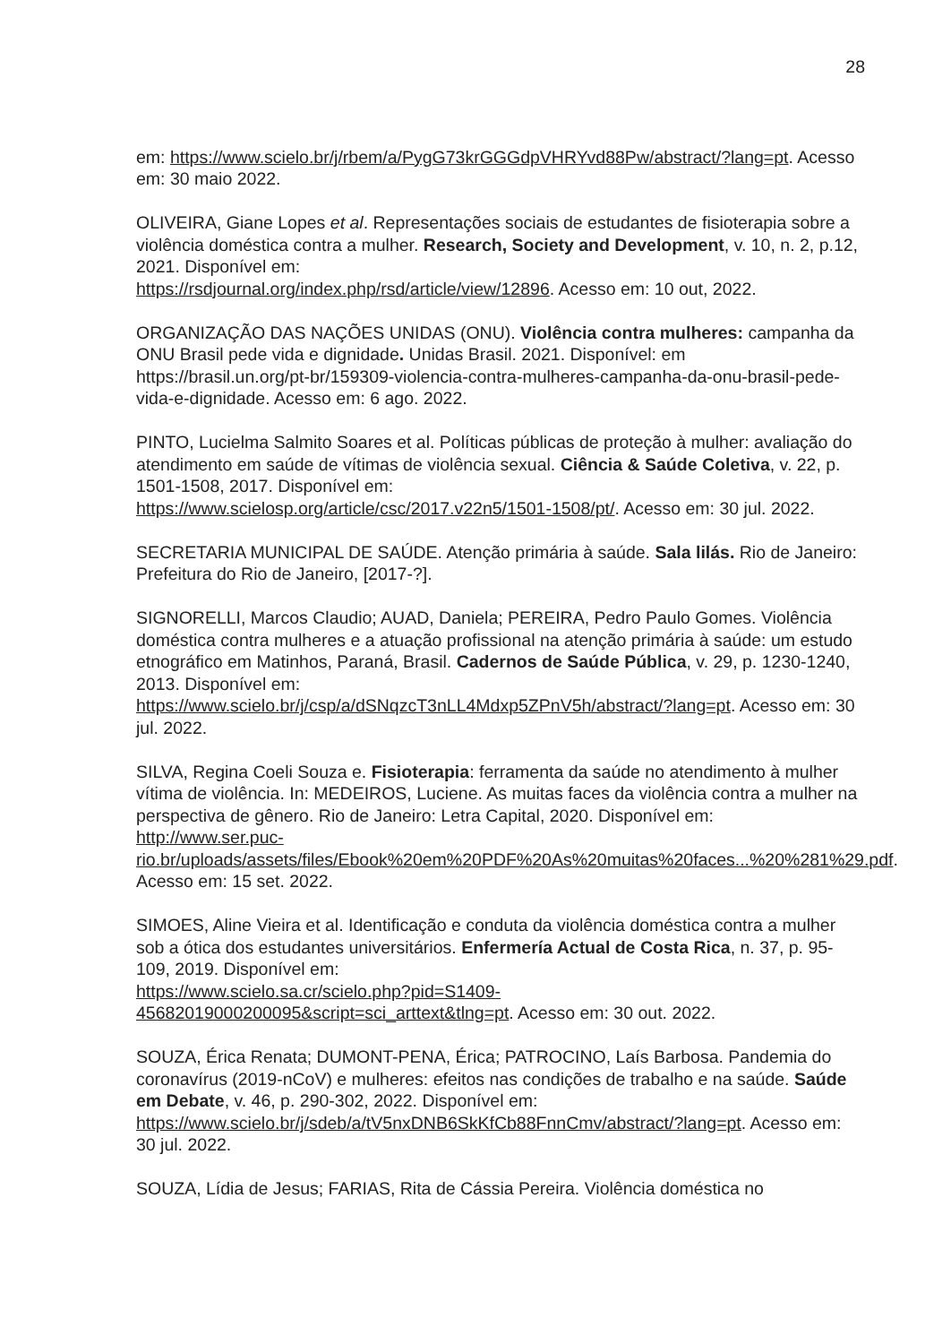28
em: https://www.scielo.br/j/rbem/a/PygG73krGGGdpVHRYvd88Pw/abstract/?lang=pt. Acesso em: 30 maio 2022.
OLIVEIRA, Giane Lopes et al. Representações sociais de estudantes de fisioterapia sobre a violência doméstica contra a mulher. Research, Society and Development, v. 10, n. 2, p.12, 2021. Disponível em:
https://rsdjournal.org/index.php/rsd/article/view/12896. Acesso em: 10 out, 2022.
ORGANIZAÇÃO DAS NAÇÕES UNIDAS (ONU). Violência contra mulheres: campanha da ONU Brasil pede vida e dignidade. Unidas Brasil. 2021. Disponível: em
https://brasil.un.org/pt-br/159309-violencia-contra-mulheres-campanha-da-onu-brasil-pede-vida-e-dignidade. Acesso em: 6 ago. 2022.
PINTO, Lucielma Salmito Soares et al. Políticas públicas de proteção à mulher: avaliação do atendimento em saúde de vítimas de violência sexual. Ciência & Saúde Coletiva, v. 22, p. 1501-1508, 2017. Disponível em:
https://www.scielosp.org/article/csc/2017.v22n5/1501-1508/pt/. Acesso em: 30 jul. 2022.
SECRETARIA MUNICIPAL DE SAÚDE. Atenção primária à saúde. Sala lilás. Rio de Janeiro: Prefeitura do Rio de Janeiro, [2017-?].
SIGNORELLI, Marcos Claudio; AUAD, Daniela; PEREIRA, Pedro Paulo Gomes. Violência doméstica contra mulheres e a atuação profissional na atenção primária à saúde: um estudo etnográfico em Matinhos, Paraná, Brasil. Cadernos de Saúde Pública, v. 29, p. 1230-1240, 2013. Disponível em:
https://www.scielo.br/j/csp/a/dSNqzcT3nLL4Mdxp5ZPnV5h/abstract/?lang=pt. Acesso em: 30 jul. 2022.
SILVA, Regina Coeli Souza e. Fisioterapia: ferramenta da saúde no atendimento à mulher vítima de violência. In: MEDEIROS, Luciene. As muitas faces da violência contra a mulher na perspectiva de gênero. Rio de Janeiro: Letra Capital, 2020. Disponível em:
http://www.ser.puc-rio.br/uploads/assets/files/Ebook%20em%20PDF%20As%20muitas%20faces...%20%281%29.pdf. Acesso em: 15 set. 2022.
SIMOES, Aline Vieira et al. Identificação e conduta da violência doméstica contra a mulher sob a ótica dos estudantes universitários. Enfermería Actual de Costa Rica, n. 37, p. 95-109, 2019. Disponível em:
https://www.scielo.sa.cr/scielo.php?pid=S1409-45682019000200095&script=sci_arttext&tlng=pt. Acesso em: 30 out. 2022.
SOUZA, Érica Renata; DUMONT-PENA, Érica; PATROCINO, Laís Barbosa. Pandemia do coronavírus (2019-nCoV) e mulheres: efeitos nas condições de trabalho e na saúde. Saúde em Debate, v. 46, p. 290-302, 2022. Disponível em:
https://www.scielo.br/j/sdeb/a/tV5nxDNB6SkKfCb88FnnCmv/abstract/?lang=pt. Acesso em: 30 jul. 2022.
SOUZA, Lídia de Jesus; FARIAS, Rita de Cássia Pereira. Violência doméstica no